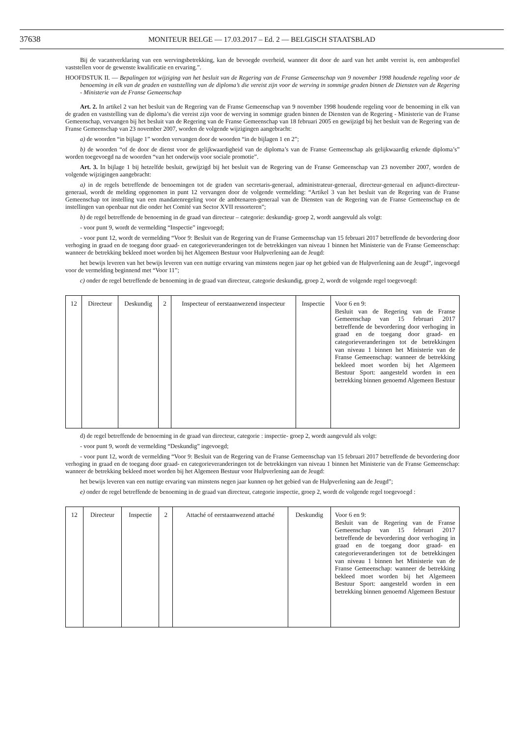37638 MONITEUR BELGE — 17.03.2017 – Ed. 2 — BELGISCH STAATSBLAD
Bij de vacantverklaring van een wervingsbetrekking, kan de bevoegde overheid, wanneer dit door de aard van het ambt vereist is, een ambtsprofiel vaststellen voor de gewenste kwalificatie en ervaring.”.
HOOFDSTUK II. — Bepalingen tot wijziging van het besluit van de Regering van de Franse Gemeenschap van 9 november 1998 houdende regeling voor de benoeming in elk van de graden en vaststelling van de diploma’s die vereist zijn voor de werving in sommige graden binnen de Diensten van de Regering - Ministerie van de Franse Gemeenschap
Art. 2. In artikel 2 van het besluit van de Regering van de Franse Gemeenschap van 9 november 1998 houdende regeling voor de benoeming in elk van de graden en vaststelling van de diploma’s die vereist zijn voor de werving in sommige graden binnen de Diensten van de Regering - Ministerie van de Franse Gemeenschap, vervangen bij het besluit van de Regering van de Franse Gemeenschap van 18 februari 2005 en gewijzigd bij het besluit van de Regering van de Franse Gemeenschap van 23 november 2007, worden de volgende wijzigingen aangebracht:
a) de woorden “in bijlage 1” worden vervangen door de woorden “in de bijlagen 1 en 2”;
b) de woorden “of de door de dienst voor de gelijkwaardigheid van de diploma’s van de Franse Gemeenschap als gelijkwaardig erkende diploma’s” worden toegevoegd na de woorden “van het onderwijs voor sociale promotie”.
Art. 3. In bijlage 1 bij hetzelfde besluit, gewijzigd bij het besluit van de Regering van de Franse Gemeenschap van 23 november 2007, worden de volgende wijzigingen aangebracht:
a) in de regels betreffende de benoemingen tot de graden van secretaris-generaal, administrateur-generaal, directeur-generaal en adjunct-directeur-generaal, wordt de melding opgenomen in punt 12 vervangen door de volgende vermelding: “Artikel 3 van het besluit van de Regering van de Franse Gemeenschap tot instelling van een mandatenregeling voor de ambtenaren-generaal van de Diensten van de Regering van de Franse Gemeenschap en de instellingen van openbaar nut die onder het Comité van Sector XVII ressorteren”;
b) de regel betreffende de benoeming in de graad van directeur – categorie: deskundig- groep 2, wordt aangevuld als volgt:
- voor punt 9, wordt de vermelding “Inspectie” ingevoegd;
- voor punt 12, wordt de vermelding “Voor 9: Besluit van de Regering van de Franse Gemeenschap van 15 februari 2017 betreffende de bevordering door verhoging in graad en de toegang door graad- en categorieveranderingen tot de betrekkingen van niveau 1 binnen het Ministerie van de Franse Gemeenschap: wanneer de betrekking bekleed moet worden bij het Algemeen Bestuur voor Hulpverlening aan de Jeugd:
het bewijs leveren van het bewijs leveren van een nuttige ervaring van minstens negen jaar op het gebied van de Hulpverlening aan de Jeugd”, ingevoegd voor de vermelding beginnend met “Voor 11”;
c) onder de regel betreffende de benoeming in de graad van directeur, categorie deskundig, groep 2, wordt de volgende regel toegevoegd:
| 12 | Directeur | Deskundig | 2 | Inspecteur of eerstaanwezend inspecteur | Inspectie | Voor 6 en 9: Besluit van de Regering van de Franse Gemeenschap van 15 februari 2017 betreffende de bevordering door verhoging in graad en de toegang door graad- en categorieveranderingen tot de betrekkingen van niveau 1 binnen het Ministerie van de Franse Gemeenschap: wanneer de betrekking bekleed moet worden bij het Algemeen Bestuur Sport: aangesteld worden in een betrekking binnen genoemd Algemeen Bestuur |
d) de regel betreffende de benoeming in de graad van directeur, categorie : inspectie- groep 2, wordt aangevuld als volgt:
- voor punt 9, wordt de vermelding “Deskundig” ingevoegd;
- voor punt 12, wordt de vermelding “Voor 9: Besluit van de Regering van de Franse Gemeenschap van 15 februari 2017 betreffende de bevordering door verhoging in graad en de toegang door graad- en categorieveranderingen tot de betrekkingen van niveau 1 binnen het Ministerie van de Franse Gemeenschap: wanneer de betrekking bekleed moet worden bij het Algemeen Bestuur voor Hulpverlening aan de Jeugd:
het bewijs leveren van een nuttige ervaring van minstens negen jaar kunnen op het gebied van de Hulpverlening aan de Jeugd”;
e) onder de regel betreffende de benoeming in de graad van directeur, categorie inspectie, groep 2, wordt de volgende regel toegevoegd :
| 12 | Directeur | Inspectie | 2 | Attaché of eerstaanwezend attaché | Deskundig | Voor 6 en 9: Besluit van de Regering van de Franse Gemeenschap van 15 februari 2017 betreffende de bevordering door verhoging in graad en de toegang door graad- en categorieveranderingen tot de betrekkingen van niveau 1 binnen het Ministerie van de Franse Gemeenschap: wanneer de betrekking bekleed moet worden bij het Algemeen Bestuur Sport: aangesteld worden in een betrekking binnen genoemd Algemeen Bestuur |